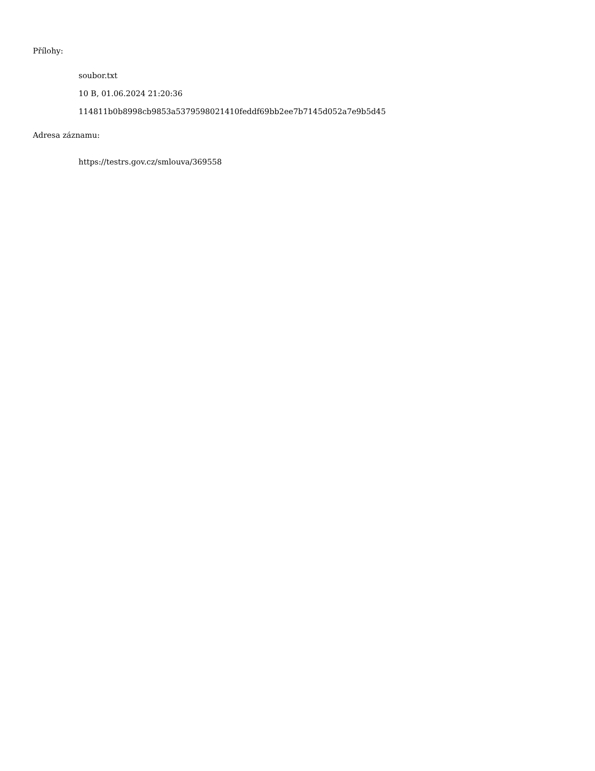Přílohy:
soubor.txt
10 B, 01.06.2024 21:20:36
114811b0b8998cb9853a5379598021410feddf69bb2ee7b7145d052a7e9b5d45
Adresa záznamu:
https://testrs.gov.cz/smlouva/369558